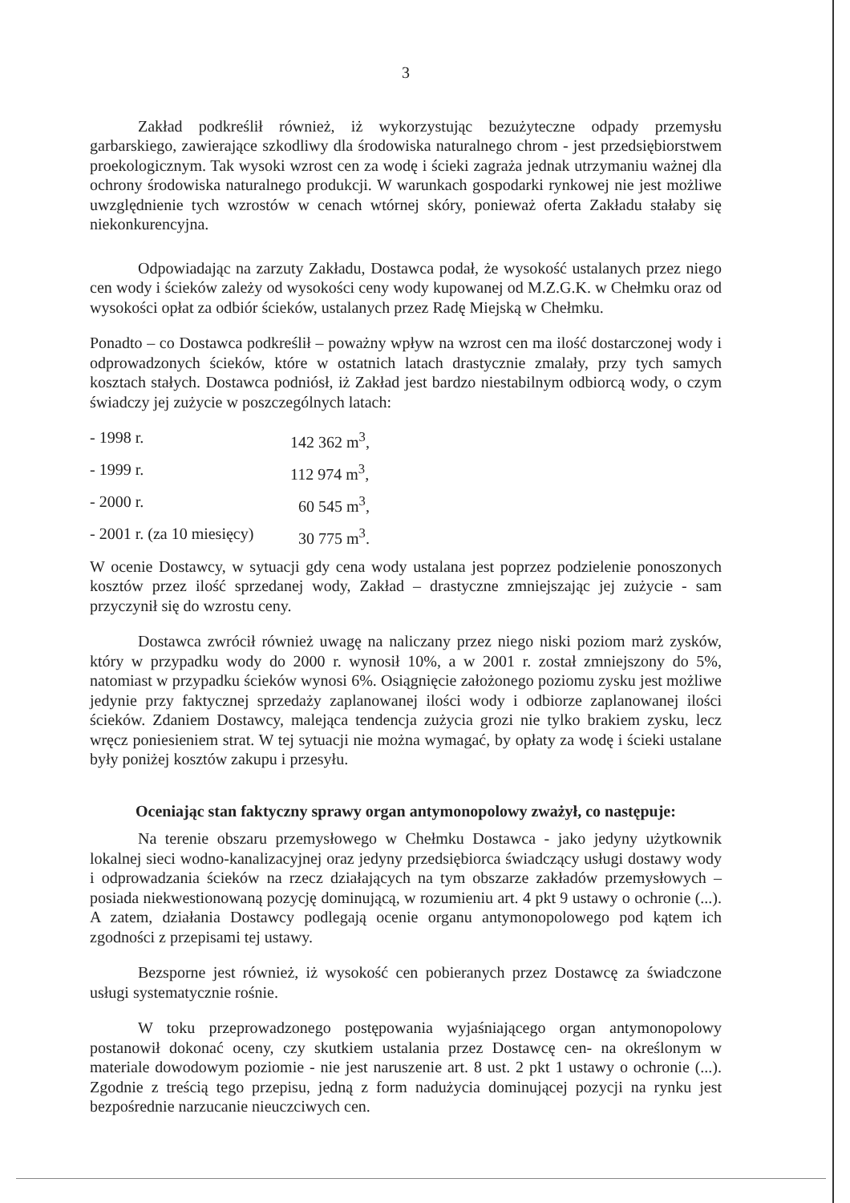3
Zakład podkreślił również, iż wykorzystując bezużyteczne odpady przemysłu garbarskiego, zawierające szkodliwy dla środowiska naturalnego chrom - jest przedsiębiorstwem proekologicznym. Tak wysoki wzrost cen za wodę i ścieki zagraża jednak utrzymaniu ważnej dla ochrony środowiska naturalnego produkcji. W warunkach gospodarki rynkowej nie jest możliwe uwzględnienie tych wzrostów w cenach wtórnej skóry, ponieważ oferta Zakładu stałaby się niekonkurencyjna.
Odpowiadając na zarzuty Zakładu, Dostawca podał, że wysokość ustalanych przez niego cen wody i ścieków zależy od wysokości ceny wody kupowanej od M.Z.G.K. w Chełmku oraz od wysokości opłat za odbiór ścieków, ustalanych przez Radę Miejską w Chełmku.
Ponadto – co Dostawca podkreślił – poważny wpływ na wzrost cen ma ilość dostarczonej wody i odprowadzonych ścieków, które w ostatnich latach drastycznie zmalały, przy tych samych kosztach stałych. Dostawca podniósł, iż Zakład jest bardzo niestabilnym odbiorcą wody, o czym świadczy jej zużycie w poszczególnych latach:
- 1998 r. 142 362 m<sup>3</sup>,
- 1999 r. 112 974 m<sup>3</sup>,
- 2000 r. 60 545 m<sup>3</sup>,
- 2001 r. (za 10 miesięcy) 30 775 m<sup>3</sup>.
W ocenie Dostawcy, w sytuacji gdy cena wody ustalana jest poprzez podzielenie ponoszonych kosztów przez ilość sprzedanej wody, Zakład – drastyczne zmniejszając jej zużycie - sam przyczynił się do wzrostu ceny.
Dostawca zwrócił również uwagę na naliczany przez niego niski poziom marż zysków, który w przypadku wody do 2000 r. wynosił 10%, a w 2001 r. został zmniejszony do 5%, natomiast w przypadku ścieków wynosi 6%. Osiągnięcie założonego poziomu zysku jest możliwe jedynie przy faktycznej sprzedaży zaplanowanej ilości wody i odbiorze zaplanowanej ilości ścieków. Zdaniem Dostawcy, malejąca tendencja zużycia grozi nie tylko brakiem zysku, lecz wręcz poniesieniem strat. W tej sytuacji nie można wymagać, by opłaty za wodę i ścieki ustalane były poniżej kosztów zakupu i przesyłu.
Oceniając stan faktyczny sprawy organ antymonopolowy zważył, co następuje:
Na terenie obszaru przemysłowego w Chełmku Dostawca - jako jedyny użytkownik lokalnej sieci wodno-kanalizacyjnej oraz jedyny przedsiębiorca świadczący usługi dostawy wody i odprowadzania ścieków na rzecz działających na tym obszarze zakładów przemysłowych – posiada niekwestionowaną pozycję dominującą, w rozumieniu art. 4 pkt 9 ustawy o ochronie (...). A zatem, działania Dostawcy podlegają ocenie organu antymonopolowego pod kątem ich zgodności z przepisami tej ustawy.
Bezsporne jest również, iż wysokość cen pobieranych przez Dostawcę za świadczone usługi systematycznie rośnie.
W toku przeprowadzonego postępowania wyjaśniającego organ antymonopolowy postanowił dokonać oceny, czy skutkiem ustalania przez Dostawcę cen- na określonym w materiale dowodowym poziomie - nie jest naruszenie art. 8 ust. 2 pkt 1 ustawy o ochronie (...). Zgodnie z treścią tego przepisu, jedną z form nadużycia dominującej pozycji na rynku jest bezpośrednie narzucanie nieuczciwych cen.